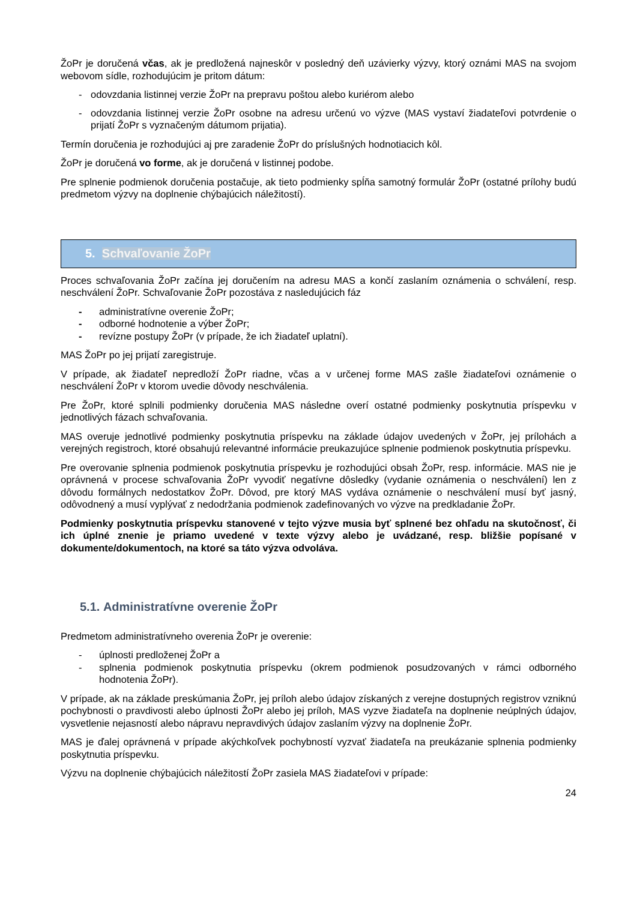ŽoPr je doručená včas, ak je predložená najneskôr v posledný deň uzávierky výzvy, ktorý oznámi MAS na svojom webovom sídle, rozhodujúcim je pritom dátum:
- odovzdania listinnej verzie ŽoPr na prepravu poštou alebo kuriérom alebo
- odovzdania listinnej verzie ŽoPr osobne na adresu určenú vo výzve (MAS vystaví žiadateľovi potvrdenie o prijatí ŽoPr s vyznačeným dátumom prijatia).
Termín doručenia je rozhodujúci aj pre zaradenie ŽoPr do príslušných hodnotiacich kôl.
ŽoPr je doručená vo forme, ak je doručená v listinnej podobe.
Pre splnenie podmienok doručenia postačuje, ak tieto podmienky spĺňa samotný formulár ŽoPr (ostatné prílohy budú predmetom výzvy na doplnenie chýbajúcich náležitostí).
5. Schvaľovanie ŽoPr
Proces schvaľovania ŽoPr začína jej doručením na adresu MAS a končí zaslaním oznámenia o schválení, resp. neschválení ŽoPr. Schvaľovanie ŽoPr pozostáva z nasledujúcich fáz
- administratívne overenie ŽoPr;
- odborné hodnotenie a výber ŽoPr;
- revízne postupy ŽoPr (v prípade, že ich žiadateľ uplatní).
MAS ŽoPr po jej prijatí zaregistruje.
V prípade, ak žiadateľ nepredloží ŽoPr riadne, včas a v určenej forme MAS zašle žiadateľovi oznámenie o neschválení ŽoPr v ktorom uvedie dôvody neschválenia.
Pre ŽoPr, ktoré splnili podmienky doručenia MAS následne overí ostatné podmienky poskytnutia príspevku v jednotlivých fázach schvaľovania.
MAS overuje jednotlivé podmienky poskytnutia príspevku na základe údajov uvedených v ŽoPr, jej prílohách a verejných registroch, ktoré obsahujú relevantné informácie preukazujúce splnenie podmienok poskytnutia príspevku.
Pre overovanie splnenia podmienok poskytnutia príspevku je rozhodujúci obsah ŽoPr, resp. informácie. MAS nie je oprávnená v procese schvaľovania ŽoPr vyvodiť negatívne dôsledky (vydanie oznámenia o neschválení) len z dôvodu formálnych nedostatkov ŽoPr. Dôvod, pre ktorý MAS vydáva oznámenie o neschválení musí byť jasný, odôvodnený a musí vyplývať z nedodržania podmienok zadefinovaných vo výzve na predkladanie ŽoPr.
Podmienky poskytnutia príspevku stanovené v tejto výzve musia byť splnené bez ohľadu na skutočnosť, či ich úplné znenie je priamo uvedené v texte výzvy alebo je uvádzané, resp. bližšie popísané v dokumente/dokumentoch, na ktoré sa táto výzva odvoláva.
5.1. Administratívne overenie ŽoPr
Predmetom administratívneho overenia ŽoPr je overenie:
- úplnosti predloženej ŽoPr a
- splnenia podmienok poskytnutia príspevku (okrem podmienok posudzovaných v rámci odborného hodnotenia ŽoPr).
V prípade, ak na základe preskúmania ŽoPr, jej príloh alebo údajov získaných z verejne dostupných registrov vzniknú pochybnosti o pravdivosti alebo úplnosti ŽoPr alebo jej príloh, MAS vyzve žiadateľa na doplnenie neúplných údajov, vysvetlenie nejasností alebo nápravu nepravdivých údajov zaslaním výzvy na doplnenie ŽoPr.
MAS je ďalej oprávnená v prípade akýchkoľvek pochybností vyzvať žiadateľa na preukázanie splnenia podmienky poskytnutia príspevku.
Výzvu na doplnenie chýbajúcich náležitostí ŽoPr zasiela MAS žiadateľovi v prípade:
24